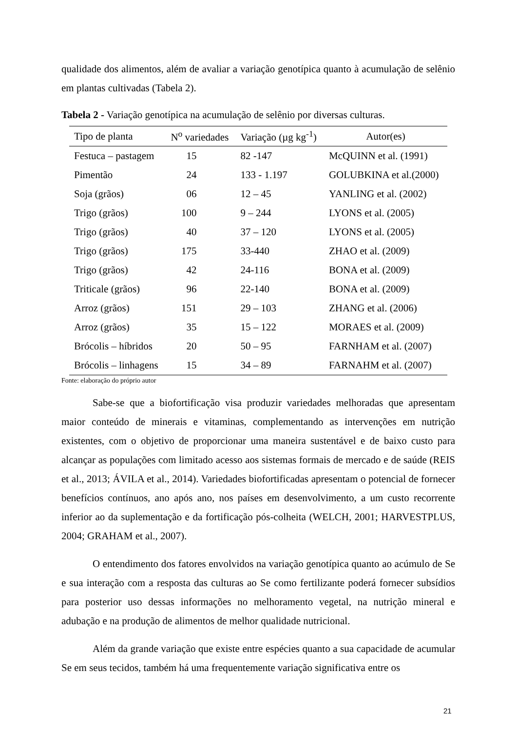qualidade dos alimentos, além de avaliar a variação genotípica quanto à acumulação de selênio em plantas cultivadas (Tabela 2).
Tabela 2 - Variação genotípica na acumulação de selênio por diversas culturas.
| Tipo de planta | N<sup>o</sup> variedades | Variação (µg kg<sup>-1</sup>) | Autor(es) |
| --- | --- | --- | --- |
| Festuca – pastagem | 15 | 82 -147 | McQUINN et al. (1991) |
| Pimentão | 24 | 133 - 1.197 | GOLUBKINA et al.(2000) |
| Soja (grãos) | 06 | 12 – 45 | YANLING et al. (2002) |
| Trigo (grãos) | 100 | 9 – 244 | LYONS et al. (2005) |
| Trigo (grãos) | 40 | 37 – 120 | LYONS et al. (2005) |
| Trigo (grãos) | 175 | 33-440 | ZHAO et al. (2009) |
| Trigo (grãos) | 42 | 24-116 | BONA et al. (2009) |
| Triticale (grãos) | 96 | 22-140 | BONA et al. (2009) |
| Arroz (grãos) | 151 | 29 – 103 | ZHANG et al. (2006) |
| Arroz (grãos) | 35 | 15 – 122 | MORAES et al. (2009) |
| Brócolis – híbridos | 20 | 50 – 95 | FARNHAM et al. (2007) |
| Brócolis – linhagens | 15 | 34 – 89 | FARNAHM et al. (2007) |
Fonte: elaboração do próprio autor
Sabe-se que a biofortificação visa produzir variedades melhoradas que apresentam maior conteúdo de minerais e vitaminas, complementando as intervenções em nutrição existentes, com o objetivo de proporcionar uma maneira sustentável e de baixo custo para alcançar as populações com limitado acesso aos sistemas formais de mercado e de saúde (REIS et al., 2013; ÁVILA et al., 2014). Variedades biofortificadas apresentam o potencial de fornecer benefícios contínuos, ano após ano, nos países em desenvolvimento, a um custo recorrente inferior ao da suplementação e da fortificação pós-colheita (WELCH, 2001; HARVESTPLUS, 2004; GRAHAM et al., 2007).
O entendimento dos fatores envolvidos na variação genotípica quanto ao acúmulo de Se e sua interação com a resposta das culturas ao Se como fertilizante poderá fornecer subsídios para posterior uso dessas informações no melhoramento vegetal, na nutrição mineral e adubação e na produção de alimentos de melhor qualidade nutricional.
Além da grande variação que existe entre espécies quanto a sua capacidade de acumular Se em seus tecidos, também há uma frequentemente variação significativa entre os
21